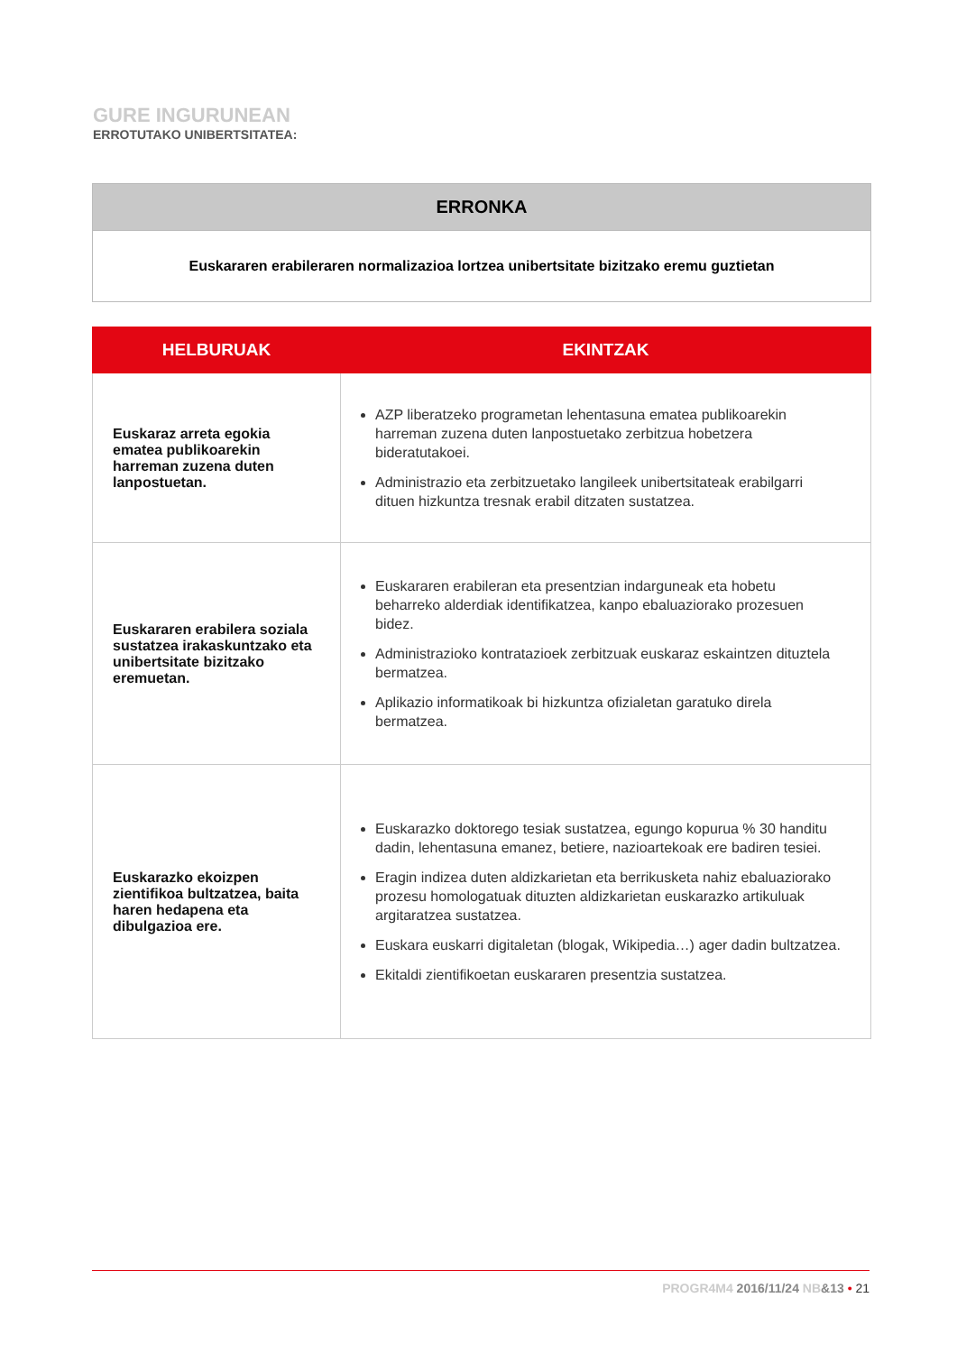GURE INGURUNEAN
ERROTUTAKO UNIBERTSITATEA:
ERRONKA
Euskararen erabileraren normalizazioa lortzea unibertsitate bizitzako eremu guztietan
| HELBURUAK | EKINTZAK |
| --- | --- |
| Euskaraz arreta egokia ematea publikoarekin harreman zuzena duten lanpostuetan. | AZP liberatzeko programetan lehentasuna ematea publikoarekin harreman zuzena duten lanpostuetako zerbitzua hobetzera bideratutakoei. Administrazio eta zerbitzuetako langileek unibertsitateak erabilgarri dituen hizkuntza tresnak erabil ditzaten sustatzea. |
| Euskararen erabilera soziala sustatzea irakaskuntzako eta unibertsitate bizitzako eremuetan. | Euskararen erabileran eta presentzian indarguneak eta hobetu beharreko alderdiak identifikatzea, kanpo ebaluaziorako prozesuen bidez. Administrazioko kontratazioek zerbitzuak euskaraz eskaintzen dituztela bermatzea. Aplikazio informatikoak bi hizkuntza ofizialetan garatuko direla bermatzea. |
| Euskarazko ekoizpen zientifikoa bultzatzea, baita haren hedapena eta dibulgazioa ere. | Euskarazko doktorego tesiak sustatzea, egungo kopurua % 30 handitu dadin, lehentasuna emanez, betiere, nazioartekoak ere badiren tesiei. Eragin indizea duten aldizkarietan eta berrikusketa nahiz ebaluaziorako prozesu homologatuak dituzten aldizkarietan euskarazko artikuluak argitaratzea sustatzea. Euskara euskarri digitaletan (blogak, Wikipedia…) ager dadin bultzatzea. Ekitaldi zientifikoetan euskararen presentzia sustatzea. |
PROGR4M4 2016/11/24 NB&13 • 21